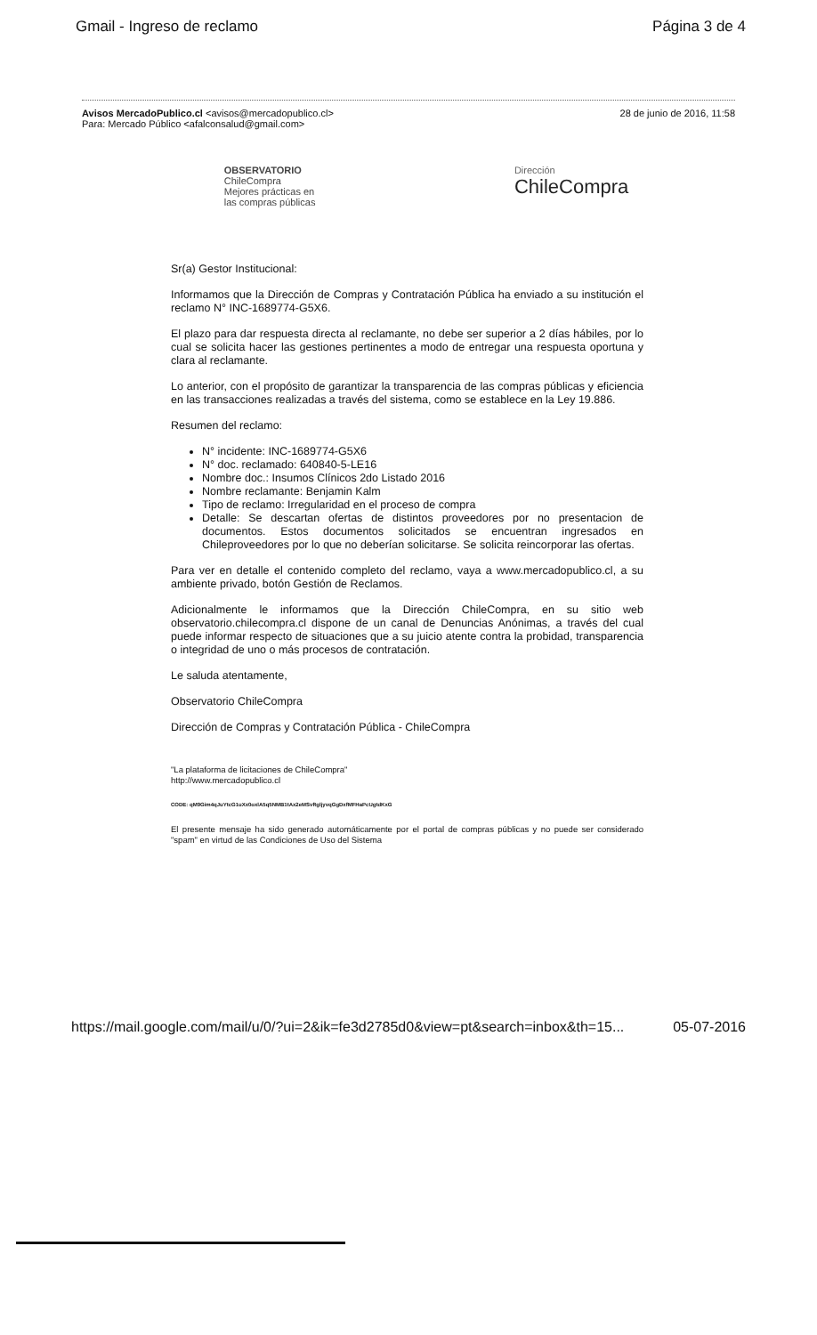Gmail - Ingreso de reclamo Página 3 de 4
Avisos MercadoPublico.cl <avisos@mercadopublico.cl>
Para: Mercado Público <afalconsalud@gmail.com>
28 de junio de 2016, 11:58
OBSERVATORIO
ChileCompra
Mejores prácticas en
las compras públicas
Dirección
ChileCompra
Sr(a) Gestor Institucional:
Informamos que la Dirección de Compras y Contratación Pública ha enviado a su institución el reclamo N° INC-1689774-G5X6.
El plazo para dar respuesta directa al reclamante, no debe ser superior a 2 días hábiles, por lo cual se solicita hacer las gestiones pertinentes a modo de entregar una respuesta oportuna y clara al reclamante.
Lo anterior, con el propósito de garantizar la transparencia de las compras públicas y eficiencia en las transacciones realizadas a través del sistema, como se establece en la Ley 19.886.
Resumen del reclamo:
N° incidente: INC-1689774-G5X6
N° doc. reclamado: 640840-5-LE16
Nombre doc.: Insumos Clínicos 2do Listado 2016
Nombre reclamante: Benjamin Kalm
Tipo de reclamo: Irregularidad en el proceso de compra
Detalle: Se descartan ofertas de distintos proveedores por no presentacion de documentos. Estos documentos solicitados se encuentran ingresados en Chileproveedores por lo que no deberían solicitarse. Se solicita reincorporar las ofertas.
Para ver en detalle el contenido completo del reclamo, vaya a www.mercadopublico.cl, a su ambiente privado, botón Gestión de Reclamos.
Adicionalmente le informamos que la Dirección ChileCompra, en su sitio web observatorio.chilecompra.cl dispone de un canal de Denuncias Anónimas, a través del cual puede informar respecto de situaciones que a su juicio atente contra la probidad, transparencia o integridad de uno o más procesos de contratación.
Le saluda atentamente,
Observatorio ChileCompra
Dirección de Compras y Contratación Pública - ChileCompra
"La plataforma de licitaciones de ChileCompra"
http://www.mercadopublico.cl
CODE: qM9Gim4qJuYtcG1uXx0oxlA5q5NMB1tAx2eMSvftgljyvqGgDxfMFHaPcUgtdKxG
El presente mensaje ha sido generado automáticamente por el portal de compras públicas y no puede ser considerado "spam" en virtud de las Condiciones de Uso del Sistema
https://mail.google.com/mail/u/0/?ui=2&ik=fe3d2785d0&view=pt&search=inbox&th=15... 05-07-2016